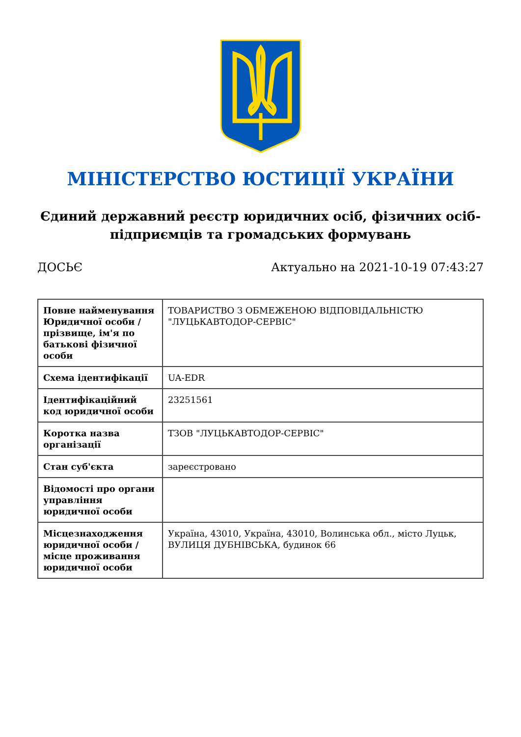МІНІСТЕРСТВО ЮСТИЦІЇ УКРАЇНИ
Єдиний державний реєстр юридичних осіб, фізичних осіб-підприємців та громадських формувань
ДОСЬЄ Актуально на 2021-10-19 07:43:27
| Повне найменування Юридичної особи / прізвище, ім'я по батькові фізичної особи | ТОВАРИСТВО З ОБМЕЖЕНОЮ ВІДПОВІДАЛЬНІСТЮ "ЛУЦЬКАВТОДОР-СЕРВІС" |
| Схема ідентифікації | UA-EDR |
| Ідентифікаційний код юридичної особи | 23251561 |
| Коротка назва організації | ТЗОВ "ЛУЦЬКАВТОДОР-СЕРВІС" |
| Стан суб'єкта | зареєстровано |
| Відомості про органи управління юридичної особи | |
| Місцезнаходження юридичної особи / місце проживання юридичної особи | Україна, 43010, Україна, 43010, Волинська обл., місто Луцьк, ВУЛИЦЯ ДУБНІВСЬКА, будинок 66 |